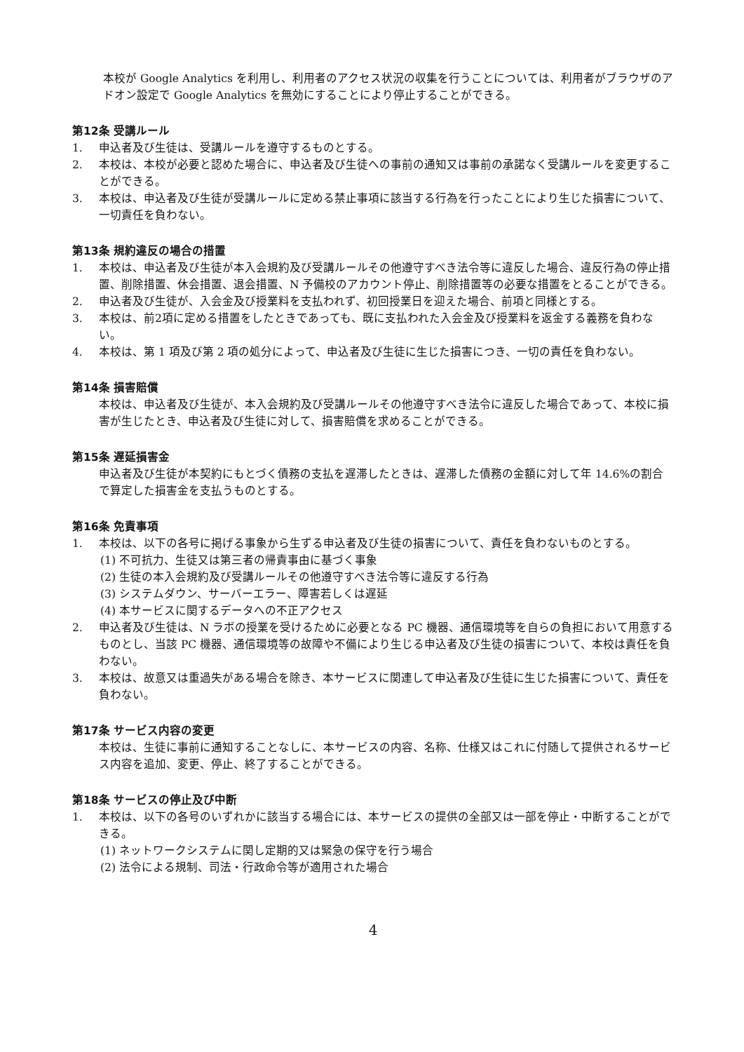本校が Google Analytics を利用し、利用者のアクセス状況の収集を行うことについては、利用者がブラウザのアドオン設定で Google Analytics を無効にすることにより停止することができる。
第12条 受講ルール
1. 申込者及び生徒は、受講ルールを遵守するものとする。
2. 本校は、本校が必要と認めた場合に、申込者及び生徒への事前の通知又は事前の承諾なく受講ルールを変更することができる。
3. 本校は、申込者及び生徒が受講ルールに定める禁止事項に該当する行為を行ったことにより生じた損害について、一切責任を負わない。
第13条 規約違反の場合の措置
1. 本校は、申込者及び生徒が本入会規約及び受講ルールその他遵守すべき法令等に違反した場合、違反行為の停止措置、削除措置、休会措置、退会措置、N 予備校のアカウント停止、削除措置等の必要な措置をとることができる。
2. 申込者及び生徒が、入会金及び授業料を支払われず、初回授業日を迎えた場合、前項と同様とする。
3. 本校は、前2項に定める措置をしたときであっても、既に支払われた入会金及び授業料を返金する義務を負わない。
4. 本校は、第 1 項及び第 2 項の処分によって、申込者及び生徒に生じた損害につき、一切の責任を負わない。
第14条 損害賠償
本校は、申込者及び生徒が、本入会規約及び受講ルールその他遵守すべき法令に違反した場合であって、本校に損害が生じたとき、申込者及び生徒に対して、損害賠償を求めることができる。
第15条 遅延損害金
申込者及び生徒が本契約にもとづく債務の支払を遅滞したときは、遅滞した債務の金額に対して年 14.6%の割合で算定した損害金を支払うものとする。
第16条 免責事項
1. 本校は、以下の各号に掲げる事象から生ずる申込者及び生徒の損害について、責任を負わないものとする。
(1) 不可抗力、生徒又は第三者の帰責事由に基づく事象
(2) 生徒の本入会規約及び受講ルールその他遵守すべき法令等に違反する行為
(3) システムダウン、サーバーエラー、障害若しくは遅延
(4) 本サービスに関するデータへの不正アクセス
2. 申込者及び生徒は、N ラボの授業を受けるために必要となる PC 機器、通信環境等を自らの負担において用意するものとし、当該 PC 機器、通信環境等の故障や不備により生じる申込者及び生徒の損害について、本校は責任を負わない。
3. 本校は、故意又は重過失がある場合を除き、本サービスに関連して申込者及び生徒に生じた損害について、責任を負わない。
第17条 サービス内容の変更
本校は、生徒に事前に通知することなしに、本サービスの内容、名称、仕様又はこれに付随して提供されるサービス内容を追加、変更、停止、終了することができる。
第18条 サービスの停止及び中断
1. 本校は、以下の各号のいずれかに該当する場合には、本サービスの提供の全部又は一部を停止・中断することができる。
(1) ネットワークシステムに関し定期的又は緊急の保守を行う場合
(2) 法令による規制、司法・行政命令等が適用された場合
4